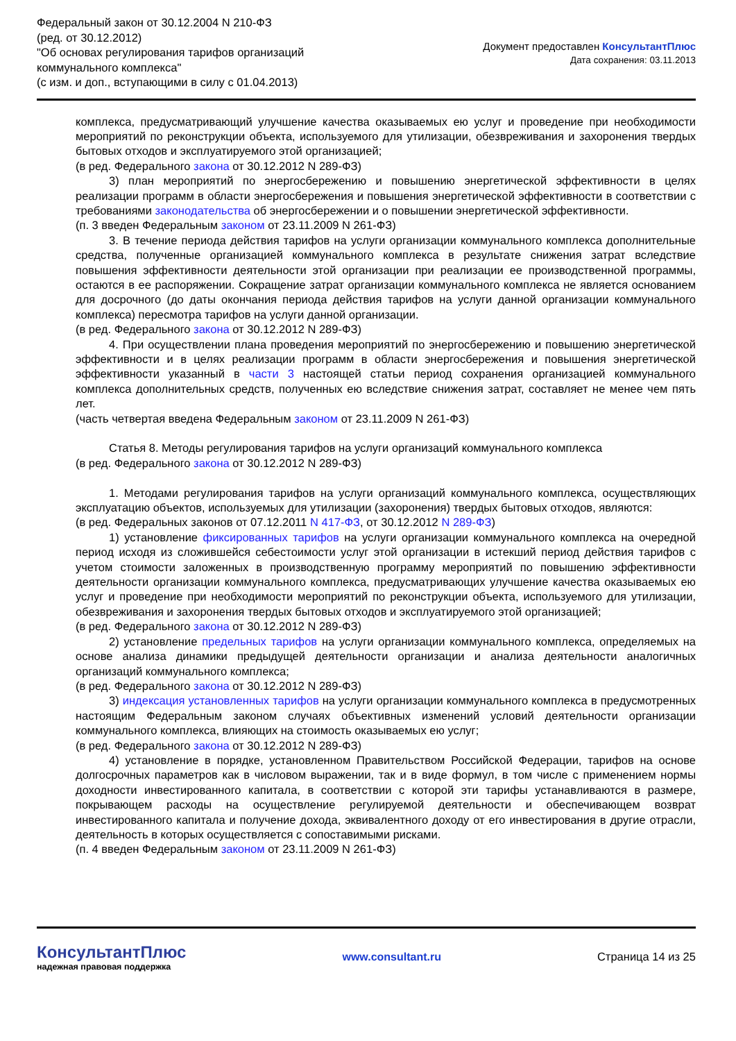Федеральный закон от 30.12.2004 N 210-ФЗ
(ред. от 30.12.2012)
"Об основах регулирования тарифов организаций
коммунального комплекса"
(с изм. и доп., вступающими в силу с 01.04.2013)
Документ предоставлен КонсультантПлюс
Дата сохранения: 03.11.2013
комплекса, предусматривающий улучшение качества оказываемых ею услуг и проведение при необходимости мероприятий по реконструкции объекта, используемого для утилизации, обезвреживания и захоронения твердых бытовых отходов и эксплуатируемого этой организацией;
(в ред. Федерального закона от 30.12.2012 N 289-ФЗ)
3) план мероприятий по энергосбережению и повышению энергетической эффективности в целях реализации программ в области энергосбережения и повышения энергетической эффективности в соответствии с требованиями законодательства об энергосбережении и о повышении энергетической эффективности.
(п. 3 введен Федеральным законом от 23.11.2009 N 261-ФЗ)
3. В течение периода действия тарифов на услуги организации коммунального комплекса дополнительные средства, полученные организацией коммунального комплекса в результате снижения затрат вследствие повышения эффективности деятельности этой организации при реализации ее производственной программы, остаются в ее распоряжении. Сокращение затрат организации коммунального комплекса не является основанием для досрочного (до даты окончания периода действия тарифов на услуги данной организации коммунального комплекса) пересмотра тарифов на услуги данной организации.
(в ред. Федерального закона от 30.12.2012 N 289-ФЗ)
4. При осуществлении плана проведения мероприятий по энергосбережению и повышению энергетической эффективности и в целях реализации программ в области энергосбережения и повышения энергетической эффективности указанный в части 3 настоящей статьи период сохранения организацией коммунального комплекса дополнительных средств, полученных ею вследствие снижения затрат, составляет не менее чем пять лет.
(часть четвертая введена Федеральным законом от 23.11.2009 N 261-ФЗ)
Статья 8. Методы регулирования тарифов на услуги организаций коммунального комплекса
(в ред. Федерального закона от 30.12.2012 N 289-ФЗ)
1. Методами регулирования тарифов на услуги организаций коммунального комплекса, осуществляющих эксплуатацию объектов, используемых для утилизации (захоронения) твердых бытовых отходов, являются:
(в ред. Федеральных законов от 07.12.2011 N 417-ФЗ, от 30.12.2012 N 289-ФЗ)
1) установление фиксированных тарифов на услуги организации коммунального комплекса на очередной период исходя из сложившейся себестоимости услуг этой организации в истекший период действия тарифов с учетом стоимости заложенных в производственную программу мероприятий по повышению эффективности деятельности организации коммунального комплекса, предусматривающих улучшение качества оказываемых ею услуг и проведение при необходимости мероприятий по реконструкции объекта, используемого для утилизации, обезвреживания и захоронения твердых бытовых отходов и эксплуатируемого этой организацией;
(в ред. Федерального закона от 30.12.2012 N 289-ФЗ)
2) установление предельных тарифов на услуги организации коммунального комплекса, определяемых на основе анализа динамики предыдущей деятельности организации и анализа деятельности аналогичных организаций коммунального комплекса;
(в ред. Федерального закона от 30.12.2012 N 289-ФЗ)
3) индексация установленных тарифов на услуги организации коммунального комплекса в предусмотренных настоящим Федеральным законом случаях объективных изменений условий деятельности организации коммунального комплекса, влияющих на стоимость оказываемых ею услуг;
(в ред. Федерального закона от 30.12.2012 N 289-ФЗ)
4) установление в порядке, установленном Правительством Российской Федерации, тарифов на основе долгосрочных параметров как в числовом выражении, так и в виде формул, в том числе с применением нормы доходности инвестированного капитала, в соответствии с которой эти тарифы устанавливаются в размере, покрывающем расходы на осуществление регулируемой деятельности и обеспечивающем возврат инвестированного капитала и получение дохода, эквивалентного доходу от его инвестирования в другие отрасли, деятельность в которых осуществляется с сопоставимыми рисками.
(п. 4 введен Федеральным законом от 23.11.2009 N 261-ФЗ)
КонсультантПлюс
надежная правовая поддержка
www.consultant.ru Страница 14 из 25